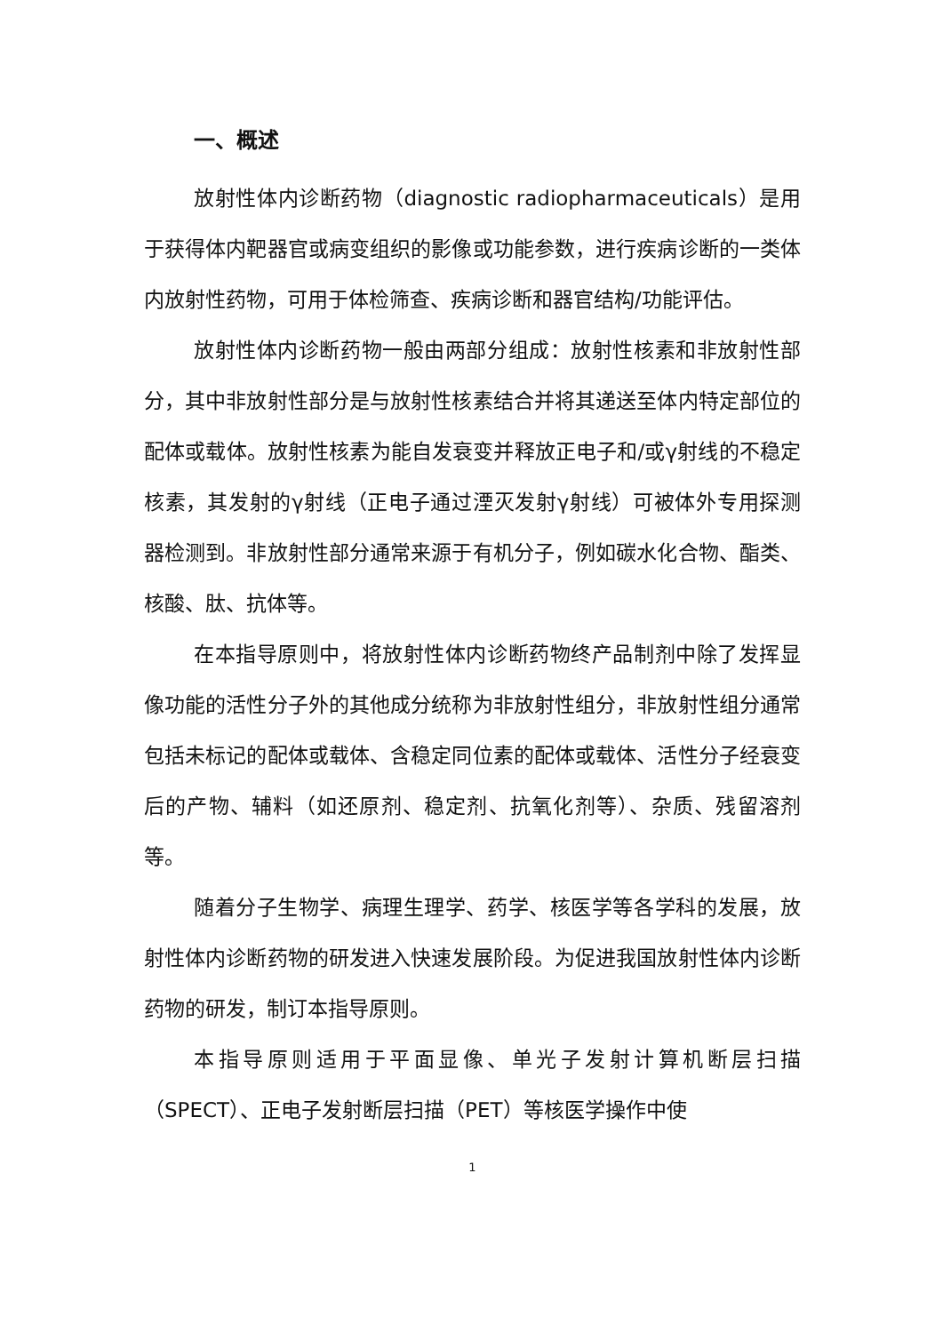一、概述
放射性体内诊断药物（diagnostic radiopharmaceuticals）是用于获得体内靶器官或病变组织的影像或功能参数，进行疾病诊断的一类体内放射性药物，可用于体检筛查、疾病诊断和器官结构/功能评估。
放射性体内诊断药物一般由两部分组成：放射性核素和非放射性部分，其中非放射性部分是与放射性核素结合并将其递送至体内特定部位的配体或载体。放射性核素为能自发衰变并释放正电子和/或γ射线的不稳定核素，其发射的γ射线（正电子通过湮灭发射γ射线）可被体外专用探测器检测到。非放射性部分通常来源于有机分子，例如碳水化合物、酯类、核酸、肽、抗体等。
在本指导原则中，将放射性体内诊断药物终产品制剂中除了发挥显像功能的活性分子外的其他成分统称为非放射性组分，非放射性组分通常包括未标记的配体或载体、含稳定同位素的配体或载体、活性分子经衰变后的产物、辅料（如还原剂、稳定剂、抗氧化剂等）、杂质、残留溶剂等。
随着分子生物学、病理生理学、药学、核医学等各学科的发展，放射性体内诊断药物的研发进入快速发展阶段。为促进我国放射性体内诊断药物的研发，制订本指导原则。
本指导原则适用于平面显像、单光子发射计算机断层扫描（SPECT）、正电子发射断层扫描（PET）等核医学操作中使
1